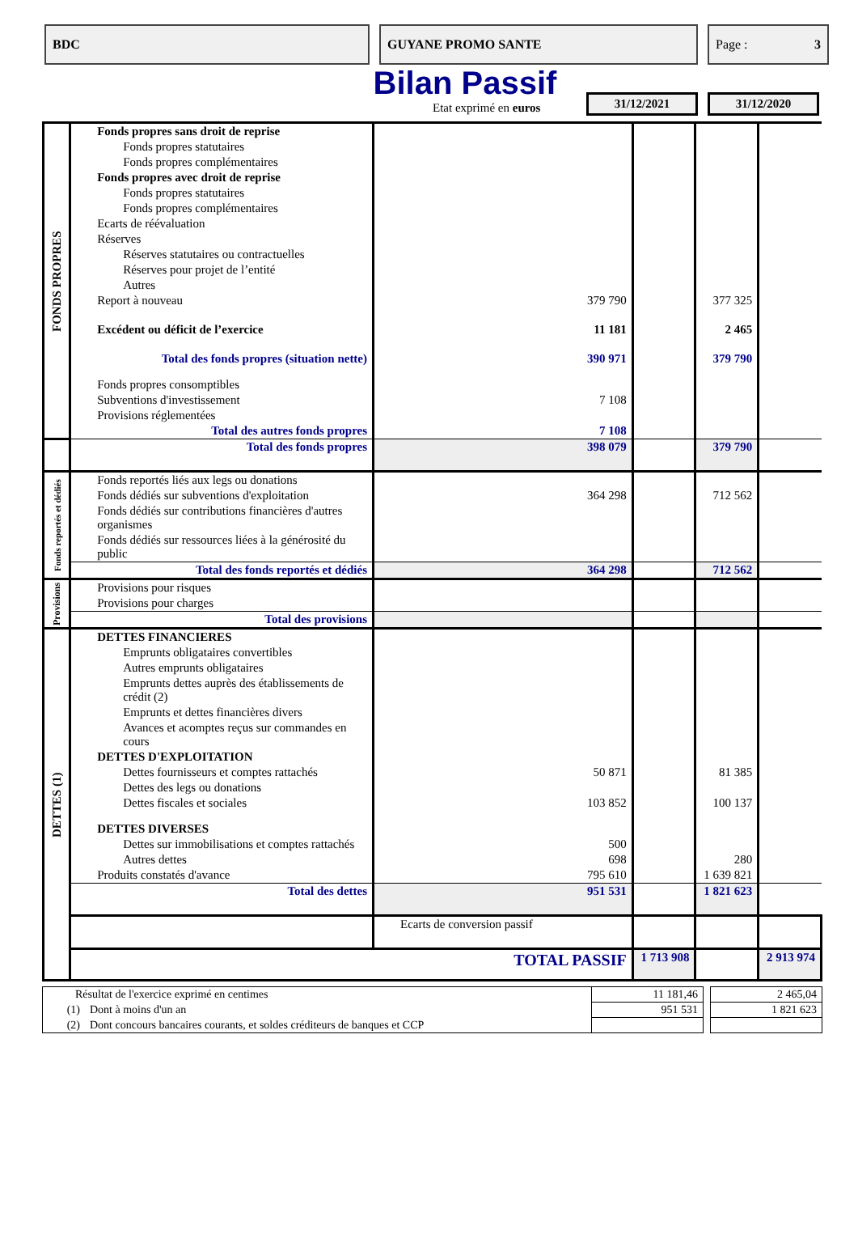BDC GUYANE PROMO SANTE Page : 3
Bilan Passif
Etat exprimé en euros
31/12/2021 31/12/2020
| FONDS PROPRES | Fonds propres sans droit de reprise | | | | |
| | Fonds propres statutaires | | | | |
| | Fonds propres complémentaires | | | | |
| | Fonds propres avec droit de reprise | | | | |
| | Fonds propres statutaires | | | | |
| | Fonds propres complémentaires | | | | |
| | Ecarts de réévaluation | | | | |
| | Réserves | | | | |
| | Réserves statutaires ou contractuelles | | | | |
| | Réserves pour projet de l’entité | | | | |
| | Autres | | | | |
| | Report à nouveau | 379 790 | | 377 325 | |
| | Excédent ou déficit de l’exercice | 11 181 | | 2 465 | |
| | Total des fonds propres (situation nette) | 390 971 | | 379 790 | |
| | Fonds propres consomptibles | | | | |
| | Subventions d'investissement | 7 108 | | | |
| | Provisions réglementées | | | | |
| | Total des autres fonds propres | 7 108 | | | |
| | Total des fonds propres | 398 079 | | 379 790 | |
| Fonds reportés et dédiés | Fonds reportés liés aux legs ou donations | | | | |
| | Fonds dédiés sur subventions d'exploitation | 364 298 | | 712 562 | |
| | Fonds dédiés sur contributions financières d'autres organismes | | | | |
| | Fonds dédiés sur ressources liées à la générosité du public | | | | |
| | Total des fonds reportés et dédiés | 364 298 | | 712 562 | |
| Provisions | Provisions pour risques | | | | |
| | Provisions pour charges | | | | |
| | Total des provisions | | | | |
| DETTES (1) | DETTES FINANCIERES | | | | |
| | Emprunts obligataires convertibles | | | | |
| | Autres emprunts obligataires | | | | |
| | Emprunts dettes auprès des établissements de crédit (2) | | | | |
| | Emprunts et dettes financières divers | | | | |
| | Avances et acomptes reçus sur commandes en cours | | | | |
| | DETTES D'EXPLOITATION | | | | |
| | Dettes fournisseurs et comptes rattachés | 50 871 | | 81 385 | |
| | Dettes des legs ou donations | | | | |
| | Dettes fiscales et sociales | 103 852 | | 100 137 | |
| | DETTES DIVERSES | | | | |
| | Dettes sur immobilisations et comptes rattachés | 500 | | | |
| | Autres dettes | 698 | | 280 | |
| | Produits constatés d'avance | 795 610 | | 1 639 821 | |
| | Total des dettes | 951 531 | | 1 821 623 | |
| | | Ecarts de conversion passif | | | |
| | TOTAL PASSIF | | 1 713 908 | | 2 913 974 |
| Résultat de l'exercice exprimé en centimes | | 11 181,46 | | 2 465,04 |
| (1) | Dont à moins d'un an | 951 531 | | 1 821 623 |
| (2) | Dont concours bancaires courants, et soldes créditeurs de banques et CCP | | | |